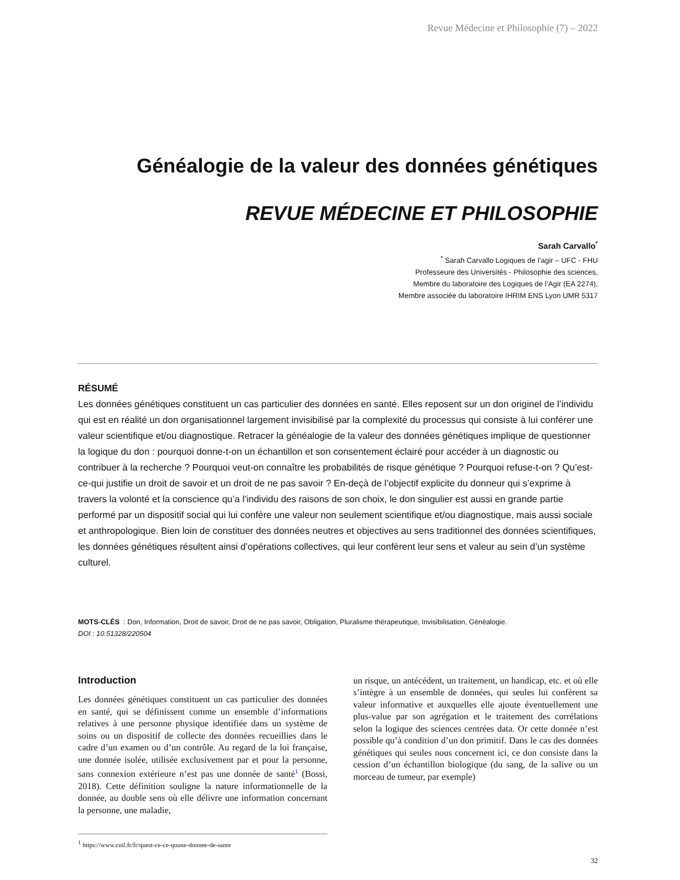Revue Médecine et Philosophie (7) – 2022
Généalogie de la valeur des données génétiques
REVUE MÉDECINE ET PHILOSOPHIE
Sarah Carvallo<sup>*</sup>
<sup>*</sup> Sarah Carvallo Logiques de l’agir – UFC - FHU
Professeure des Universités - Philosophie des sciences,
Membre du laboratoire des Logiques de l’Agir (EA 2274),
Membre associée du laboratoire IHRIM ENS Lyon UMR 5317
RÉSUMÉ
Les données génétiques constituent un cas particulier des données en santé. Elles reposent sur un don originel de l’individu qui est en réalité un don organisationnel largement invisibilisé par la complexité du processus qui consiste à lui conférer une valeur scientifique et/ou diagnostique. Retracer la généalogie de la valeur des données génétiques implique de questionner la logique du don : pourquoi donne-t-on un échantillon et son consentement éclairé pour accéder à un diagnostic ou contribuer à la recherche ? Pourquoi veut-on connaître les probabilités de risque génétique ? Pourquoi refuse-t-on ? Qu’est-ce-qui justifie un droit de savoir et un droit de ne pas savoir ? En-deçà de l’objectif explicite du donneur qui s’exprime à travers la volonté et la conscience qu’a l’individu des raisons de son choix, le don singulier est aussi en grande partie performé par un dispositif social qui lui confère une valeur non seulement scientifique et/ou diagnostique, mais aussi sociale et anthropologique. Bien loin de constituer des données neutres et objectives au sens traditionnel des données scientifiques, les données génétiques résultent ainsi d’opérations collectives, qui leur confèrent leur sens et valeur au sein d’un système culturel.
MOTS-CLÉS : Don, Information, Droit de savoir, Droit de ne pas savoir, Obligation, Pluralisme thérapeutique, Invisibilisation, Généalogie.
DOI : 10.51328/220504
Introduction
Les données génétiques constituent un cas particulier des données en santé, qui se définissent comme un ensemble d’informations relatives à une personne physique identifiée dans un système de soins ou un dispositif de collecte des données recueillies dans le cadre d’un examen ou d’un contrôle. Au regard de la loi française, une donnée isolée, utilisée exclusivement par et pour la personne, sans connexion extérieure n’est pas une donnée de santé<sup>1</sup> (Bossi, 2018). Cette définition souligne la nature informationnelle de la donnée, au double sens où elle délivre une information concernant la personne, une maladie,
<sup>1</sup> https://www.cnil.fr/fr/quest-ce-ce-quune-donnee-de-sante
un risque, un antécédent, un traitement, un handicap, etc. et où elle s’intègre à un ensemble de données, qui seules lui confèrent sa valeur informative et auxquelles elle ajoute éventuellement une plus-value par son agrégation et le traitement des corrélations selon la logique des sciences centrées data. Or cette donnée n’est possible qu’à condition d’un don primitif. Dans le cas des données génétiques qui seules nous concernent ici, ce don consiste dans la cession d’un échantillon biologique (du sang, de la salive ou un morceau de tumeur, par exemple)
32